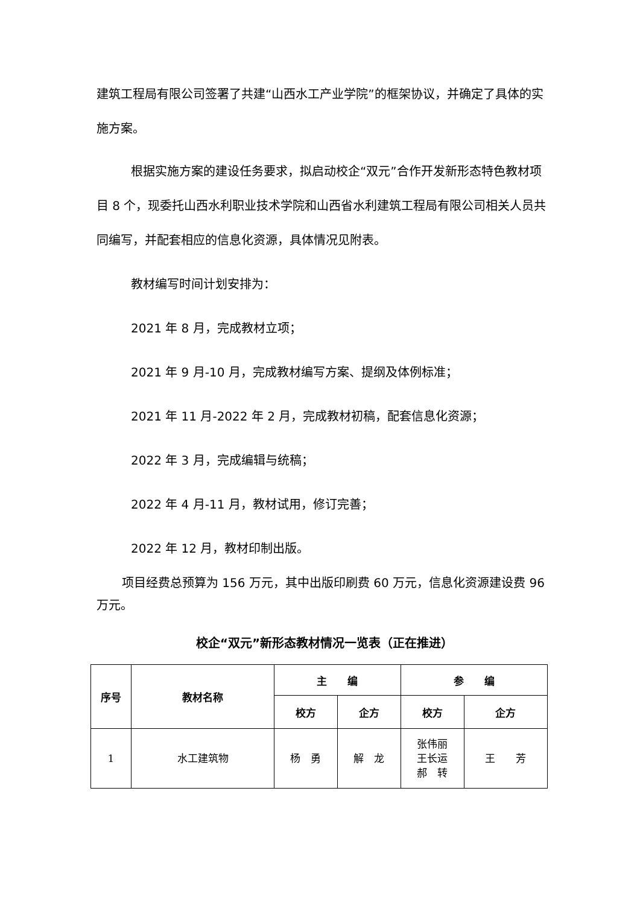建筑工程局有限公司签署了共建“山西水工产业学院”的框架协议，并确定了具体的实施方案。
根据实施方案的建设任务要求，拟启动校企“双元”合作开发新形态特色教材项目 8 个，现委托山西水利职业技术学院和山西省水利建筑工程局有限公司相关人员共同编写，并配套相应的信息化资源，具体情况见附表。
教材编写时间计划安排为：
2021 年 8 月，完成教材立项；
2021 年 9 月-10 月，完成教材编写方案、提纲及体例标准；
2021 年 11 月-2022 年 2 月，完成教材初稿，配套信息化资源；
2022 年 3 月，完成编辑与统稿；
2022 年 4 月-11 月，教材试用，修订完善；
2022 年 12 月，教材印制出版。
项目经费总预算为 156 万元，其中出版印刷费 60 万元，信息化资源建设费 96 万元。
校企“双元”新形态教材情况一览表（正在推进）
| 序号 | 教材名称 | 主 编 | | 参 编 | |
| --- | --- | --- | --- | --- | --- |
| | | 校方 | 企方 | 校方 | 企方 |
| 1 | 水工建筑物 | 杨 勇 | 解 龙 | 张伟丽 王长运 郝 转 | 王 芳 |